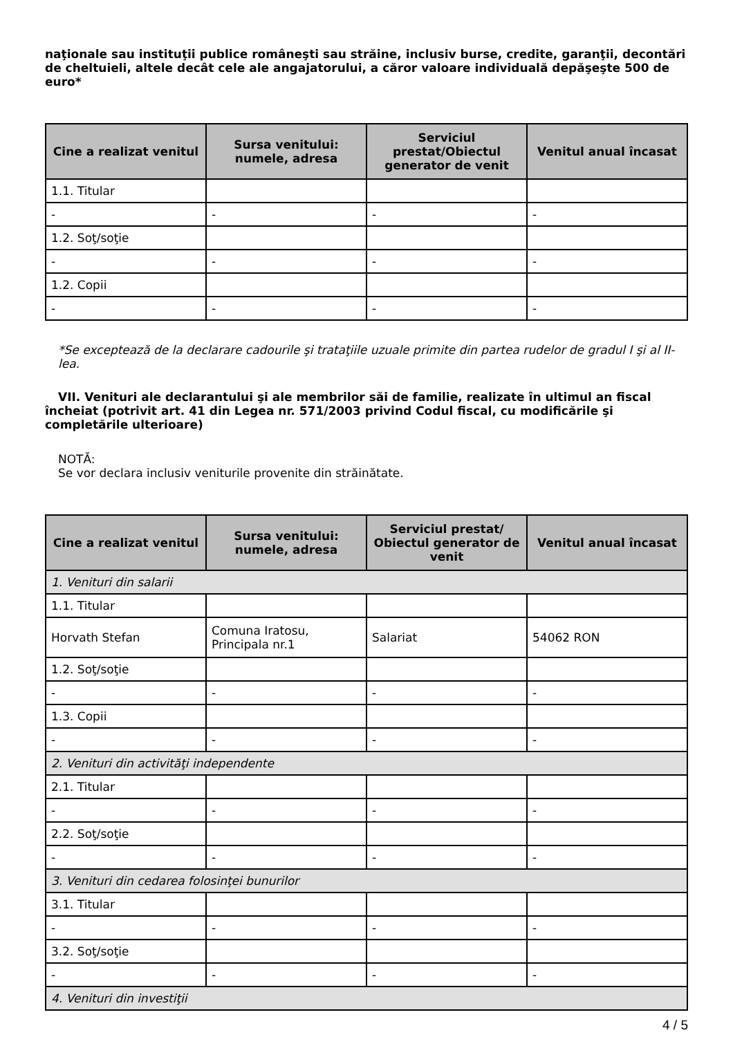naţionale sau instituţii publice româneşti sau străine, inclusiv burse, credite, garanţii, decontări de cheltuieli, altele decât cele ale angajatorului, a căror valoare individuală depăşeşte 500 de euro*
| Cine a realizat venitul | Sursa venitului: numele, adresa | Serviciul prestat/Obiectul generator de venit | Venitul anual încasat |
| --- | --- | --- | --- |
| 1.1. Titular | | | |
| - | - | - | - |
| 1.2. Soţ/soţie | | | |
| - | - | - | - |
| 1.2. Copii | | | |
| - | - | - | - |
*Se exceptează de la declarare cadourile şi trataţiile uzuale primite din partea rudelor de gradul I şi al II-lea.
VII. Venituri ale declarantului şi ale membrilor săi de familie, realizate în ultimul an fiscal încheiat (potrivit art. 41 din Legea nr. 571/2003 privind Codul fiscal, cu modificările şi completările ulterioare)
NOTĂ:
Se vor declara inclusiv veniturile provenite din străinătate.
| Cine a realizat venitul | Sursa venitului: numele, adresa | Serviciul prestat/ Obiectul generator de venit | Venitul anual încasat |
| --- | --- | --- | --- |
| 1. Venituri din salarii | | | |
| 1.1. Titular | | | |
| Horvath Stefan | Comuna Iratosu, Principala nr.1 | Salariat | 54062 RON |
| 1.2. Soţ/soţie | | | |
| - | - | - | - |
| 1.3. Copii | | | |
| - | - | - | - |
| 2. Venituri din activităţi independente | | | |
| 2.1. Titular | | | |
| - | - | - | - |
| 2.2. Soţ/soţie | | | |
| - | - | - | - |
| 3. Venituri din cedarea folosinţei bunurilor | | | |
| 3.1. Titular | | | |
| - | - | - | - |
| 3.2. Soţ/soţie | | | |
| - | - | - | - |
| 4. Venituri din investiţii | | | |
4 / 5